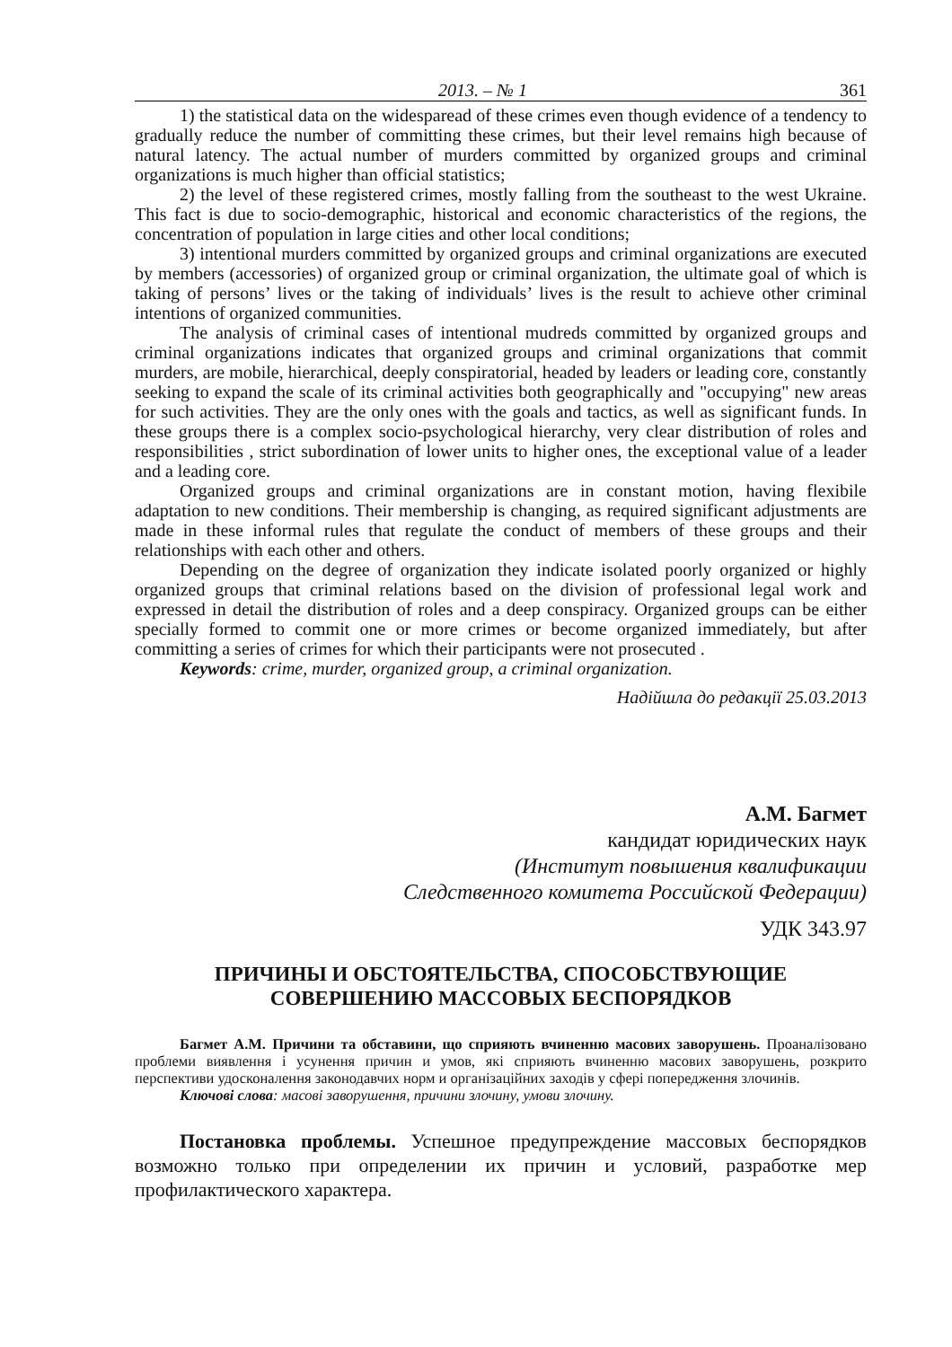2013. – № 1 361
1) the statistical data on the widesparead of these crimes even though evidence of a tendency to gradually reduce the number of committing these crimes, but their level remains high because of natural latency. The actual number of murders committed by organized groups and criminal organizations is much higher than official statistics;
2) the level of these registered crimes, mostly falling from the southeast to the west Ukraine. This fact is due to socio-demographic, historical and economic characteristics of the regions, the concentration of population in large cities and other local conditions;
3) intentional murders committed by organized groups and criminal organizations are executed by members (accessories) of organized group or criminal organization, the ultimate goal of which is taking of persons’ lives or the taking of individuals’ lives is the result to achieve other criminal intentions of organized communities.
The analysis of criminal cases of intentional mudreds committed by organized groups and criminal organizations indicates that organized groups and criminal organizations that commit murders, are mobile, hierarchical, deeply conspiratorial, headed by leaders or leading core, constantly seeking to expand the scale of its criminal activities both geographically and "occupying" new areas for such activities. They are the only ones with the goals and tactics, as well as significant funds. In these groups there is a complex socio-psychological hierarchy, very clear distribution of roles and responsibilities , strict subordination of lower units to higher ones, the exceptional value of a leader and a leading core.
Organized groups and criminal organizations are in constant motion, having flexibile adaptation to new conditions. Their membership is changing, as required significant adjustments are made in these informal rules that regulate the conduct of members of these groups and their relationships with each other and others.
Depending on the degree of organization they indicate isolated poorly organized or highly organized groups that criminal relations based on the division of professional legal work and expressed in detail the distribution of roles and a deep conspiracy. Organized groups can be either specially formed to commit one or more crimes or become organized immediately, but after committing a series of crimes for which their participants were not prosecuted .
Keywords: crime, murder, organized group, a criminal organization.
Надійшла до редакції 25.03.2013
А.М. Багмет
кандидат юридических наук
(Институт повышения квалификации
Следственного комитета Российской Федерации)
УДК 343.97
ПРИЧИНЫ И ОБСТОЯТЕЛЬСТВА, СПОСОБСТВУЮЩИЕ
СОВЕРШЕНИЮ МАССОВЫХ БЕСПОРЯДКОВ
Багмет А.М. Причини та обставини, що сприяють вчиненню масових заворушень. Проаналізовано проблеми виявлення і усунення причин и умов, які сприяють вчиненню масових заворушень, розкрито перспективи удосконалення законодавчих норм и організаційних заходів у сфері попередження злочинів.
Ключові слова: масові заворушення, причини злочину, умови злочину.
Постановка проблемы. Успешное предупреждение массовых беспорядков возможно только при определении их причин и условий, разработке мер профилактического характера.